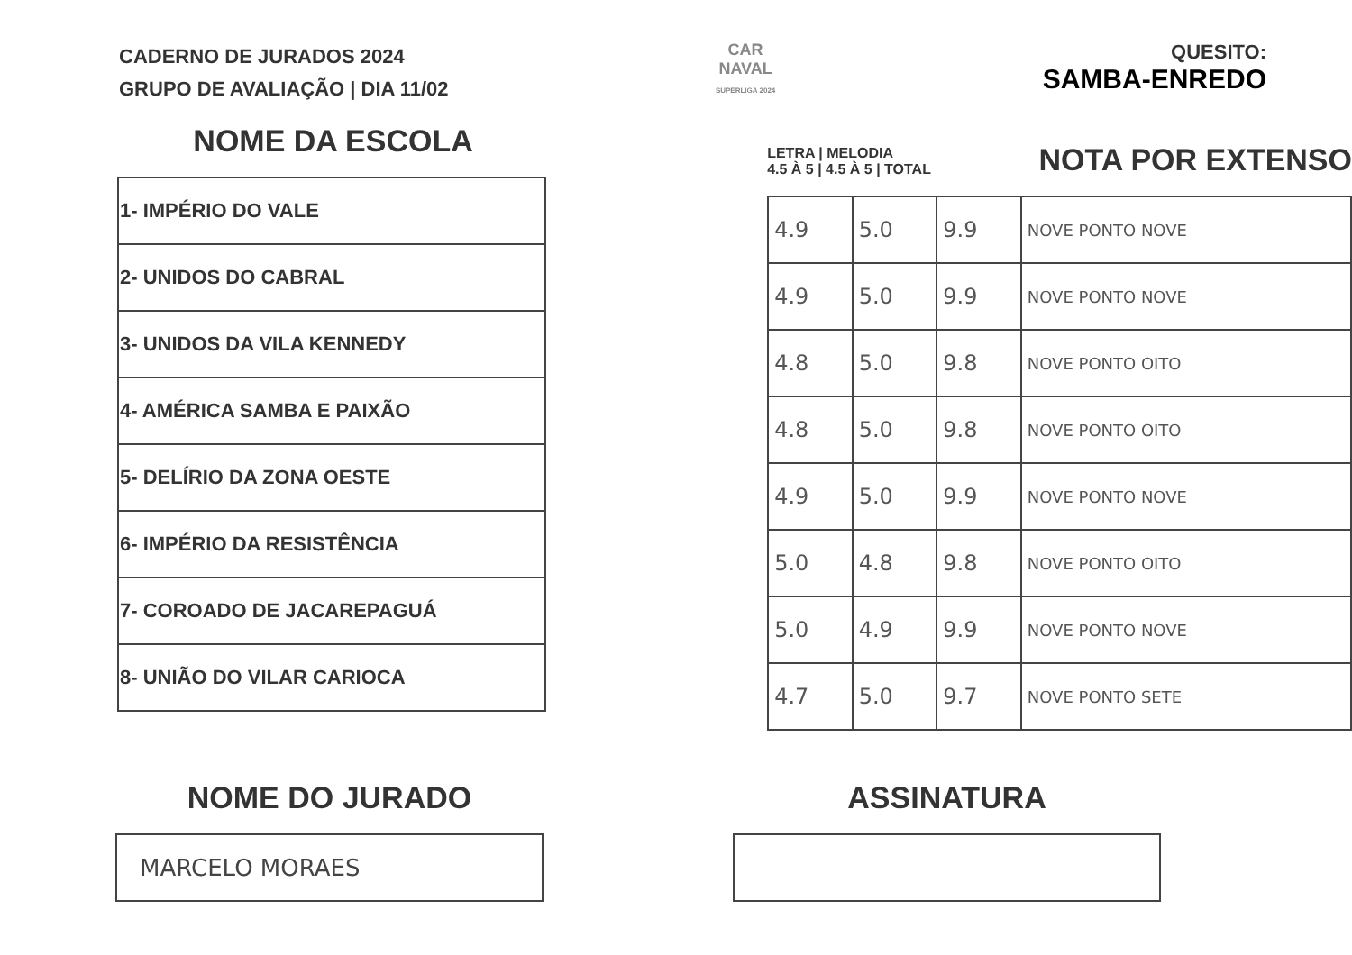CADERNO DE JURADOS 2024
GRUPO DE AVALIAÇÃO | DIA 11/02
CAR
NAVAL
SUPERLIGA 2024
QUESITO:
SAMBA-ENREDO
NOME DA ESCOLA
| 1- IMPÉRIO DO VALE |
| 2- UNIDOS DO CABRAL |
| 3- UNIDOS DA VILA KENNEDY |
| 4- AMÉRICA SAMBA E PAIXÃO |
| 5- DELÍRIO DA ZONA OESTE |
| 6- IMPÉRIO DA RESISTÊNCIA |
| 7- COROADO DE JACAREPAGUÁ |
| 8- UNIÃO DO VILAR CARIOCA |
LETRA | MELODIA
4.5 À 5 | 4.5 À 5 | TOTAL
NOTA POR EXTENSO
| 4.9 | 5.0 | 9.9 | NOVE PONTO NOVE |
| 4.9 | 5.0 | 9.9 | NOVE PONTO NOVE |
| 4.8 | 5.0 | 9.8 | NOVE PONTO OITO |
| 4.8 | 5.0 | 9.8 | NOVE PONTO OITO |
| 4.9 | 5.0 | 9.9 | NOVE PONTO NOVE |
| 5.0 | 4.8 | 9.8 | NOVE PONTO OITO |
| 5.0 | 4.9 | 9.9 | NOVE PONTO NOVE |
| 4.7 | 5.0 | 9.7 | NOVE PONTO SETE |
NOME DO JURADO
MARCELO MORAES
ASSINATURA